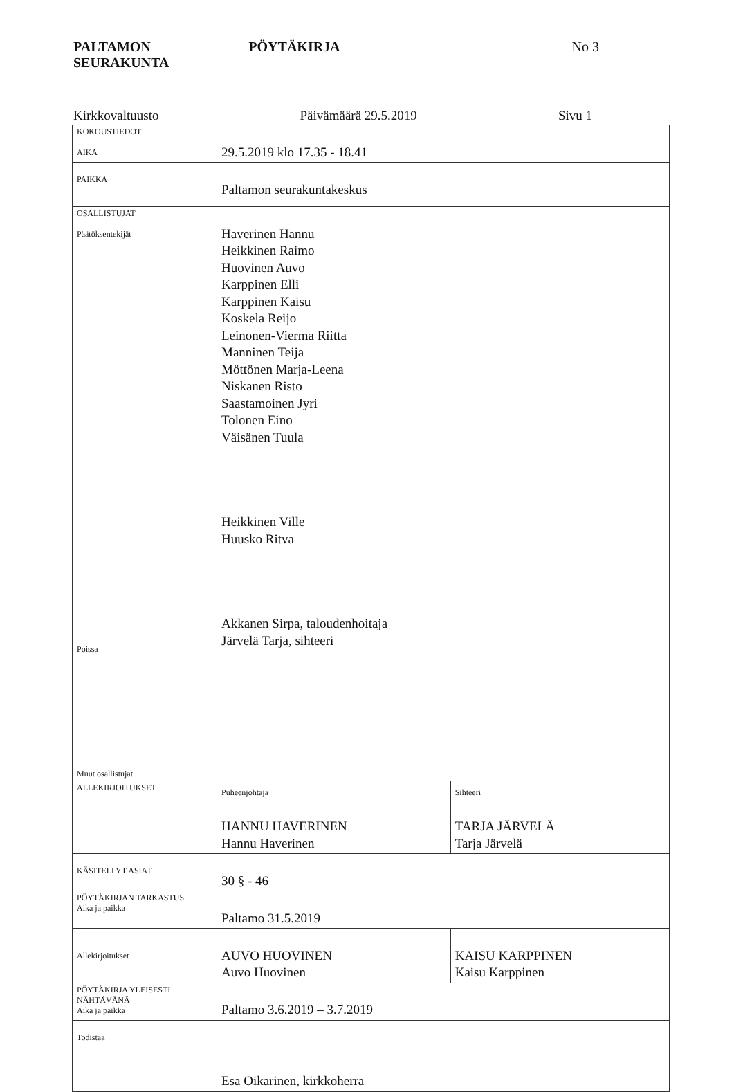PALTAMON SEURAKUNTA PÖYTÄKIRJA No 3
Kirkkovaltuusto Päivämäärä 29.5.2019 Sivu 1
| KOKOUSTIEDOT AIKA | 29.5.2019 klo 17.35 - 18.41 | |
| PAIKKA | Paltamon seurakuntakeskus | |
| OSALLISTUJAT Päätöksentekijät Poissa Muut osallistujat | Haverinen Hannu Heikkinen Raimo Huovinen Auvo Karppinen Elli Karppinen Kaisu Koskela Reijo Leinonen-Vierma Riitta Manninen Teija Möttönen Marja-Leena Niskanen Risto Saastamoinen Jyri Tolonen Eino Väisänen Tuula Heikkinen Ville Huusko Ritva Akkanen Sirpa, taloudenhoitaja Järvelä Tarja, sihteeri | |
| ALLEKIRJOITUKSET | Puheenjohtaja HANNU HAVERINEN Hannu Haverinen | Sihteeri TARJA JÄRVELÄ Tarja Järvelä |
| KÄSITELLYT ASIAT | 30 § - 46 | |
| PÖYTÄKIRJAN TARKASTUS Aika ja paikka | Paltamo 31.5.2019 | |
| Allekirjoitukset | AUVO HUOVINEN Auvo Huovinen | KAISU KARPPINEN Kaisu Karppinen |
| PÖYTÄKIRJA YLEISESTI NÄHTÄVÄNÄ Aika ja paikka | Paltamo 3.6.2019 – 3.7.2019 | |
| Todistaa | Esa Oikarinen, kirkkoherra | |